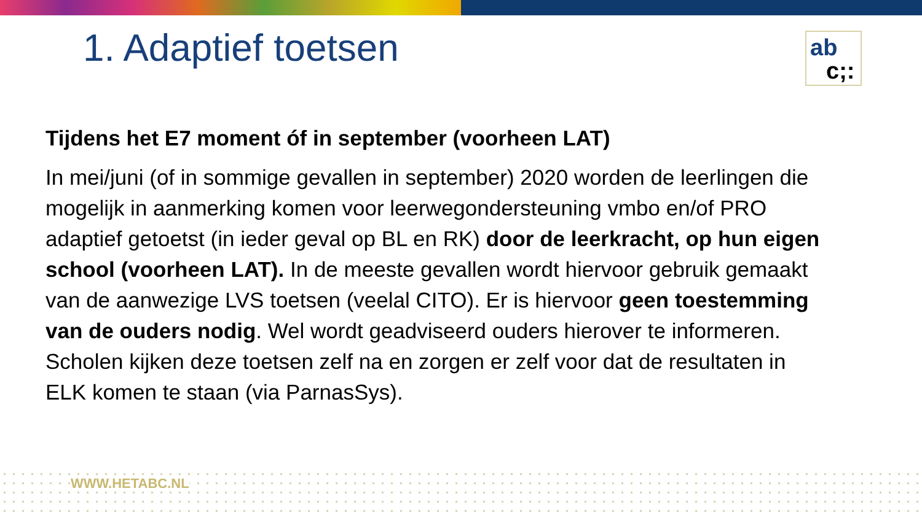1. Adaptief toetsen
ab
c;:
Tijdens het E7 moment óf in september (voorheen LAT)
In mei/juni (of in sommige gevallen in september) 2020 worden de leerlingen die mogelijk in aanmerking komen voor leerwegondersteuning vmbo en/of PRO adaptief getoetst (in ieder geval op BL en RK) door de leerkracht, op hun eigen school (voorheen LAT). In de meeste gevallen wordt hiervoor gebruik gemaakt van de aanwezige LVS toetsen (veelal CITO). Er is hiervoor geen toestemming van de ouders nodig. Wel wordt geadviseerd ouders hierover te informeren. Scholen kijken deze toetsen zelf na en zorgen er zelf voor dat de resultaten in ELK komen te staan (via ParnasSys).
WWW.HETABC.NL